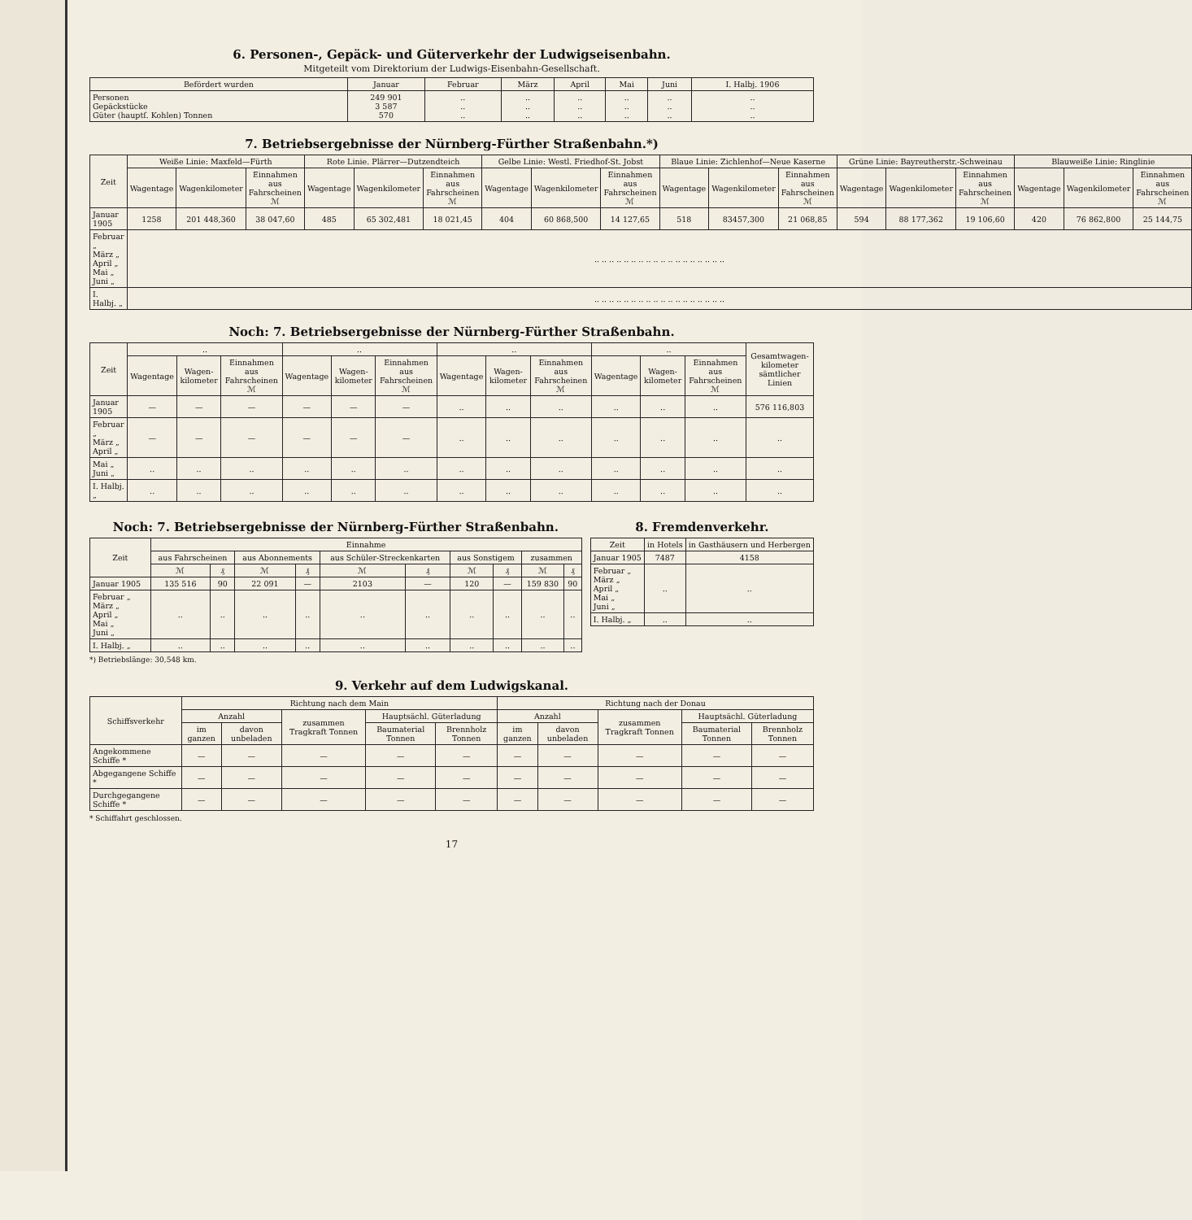6. Personen-, Gepäck- und Güterverkehr der Ludwigseisenbahn.
Mitgeteilt vom Direktorium der Ludwigs-Eisenbahn-Gesellschaft.
| Befördert wurden | Januar | Februar | März | April | Mai | Juni | I. Halbj. 1906 |
| --- | --- | --- | --- | --- | --- | --- | --- |
| Personen Gepäckstücke Güter (hauptſ. Kohlen) Tonnen | 249 901 3 587 570 | .. .. .. | .. .. .. | .. .. .. | .. .. .. | .. .. .. | .. .. .. |
7. Betriebsergebnisse der Nürnberg-Fürther Straßenbahn.*)
| Zeit | Weiße Linie: Maxfeld—Fürth | | | Rote Linie. Plärrer—Dutzendteich | | | Gelbe Linie: Westl. Friedhof-St. Jobst | | | Blaue Linie: Zichlenhof—Neue Kaserne | | | Grüne Linie: Bayreutherstr.-Schweinau | | | Blauweiße Linie: Ringlinie | | |
| --- | --- | --- | --- | --- | --- | --- | --- | --- | --- | --- | --- | --- | --- | --- | --- | --- | --- | --- |
| | Wagentage | Wagenkilometer | Einnahmen aus Fahrscheinen ℳ | Wagentage | Wagenkilometer | Einnahmen aus Fahrscheinen ℳ | Wagentage | Wagenkilometer | Einnahmen aus Fahrscheinen ℳ | Wagentage | Wagenkilometer | Einnahmen aus Fahrscheinen ℳ | Wagentage | Wagenkilometer | Einnahmen aus Fahrscheinen ℳ | Wagentage | Wagenkilometer | Einnahmen aus Fahrscheinen ℳ |
| Januar 1905 | 1258 | 201 448,360 | 38 047,60 | 485 | 65 302,481 | 18 021,45 | 404 | 60 868,500 | 14 127,65 | 518 | 83457,300 | 21 068,85 | 594 | 88 177,362 | 19 106,60 | 420 | 76 862,800 | 25 144,75 |
| Februar „ März „ April „ Mai „ Juni „ | .. .. .. .. .. .. .. .. .. .. .. .. .. .. .. .. .. .. | | | | | | | | | | | | | | | | | |
| I. Halbj. „ | .. .. .. .. .. .. .. .. .. .. .. .. .. .. .. .. .. .. | | | | | | | | | | | | | | | | | |
Noch: 7. Betriebsergebnisse der Nürnberg-Fürther Straßenbahn.
| Zeit | .. | | | .. | | | .. | | | .. | | | Gesamtwagen-kilometer sämtlicher Linien |
| --- | --- | --- | --- | --- | --- | --- | --- | --- | --- | --- | --- | --- | --- |
| | Wagentage | Wagen-kilometer | Einnahmen aus Fahrscheinen ℳ | Wagentage | Wagen-kilometer | Einnahmen aus Fahrscheinen ℳ | Wagentage | Wagen-kilometer | Einnahmen aus Fahrscheinen ℳ | Wagentage | Wagen-kilometer | Einnahmen aus Fahrscheinen ℳ | |
| Januar 1905 | — | — | — | — | — | — | .. | .. | .. | .. | .. | .. | 576 116,803 |
| Februar „ März „ April „ | — | — | — | — | — | — | .. | .. | .. | .. | .. | .. | .. |
| Mai „ Juni „ | .. | .. | .. | .. | .. | .. | .. | .. | .. | .. | .. | .. | .. |
| I. Halbj. „ | .. | .. | .. | .. | .. | .. | .. | .. | .. | .. | .. | .. | .. |
Noch: 7. Betriebsergebnisse der Nürnberg-Fürther Straßenbahn.
| Zeit | Einnahme | | | | | | | | | |
| --- | --- | --- | --- | --- | --- | --- | --- | --- | --- | --- |
| | aus Fahrscheinen | | aus Abonnements | | aus Schüler-Streckenkarten | | aus Sonstigem | | zusammen | |
| | ℳ | ₰ | ℳ | ₰ | ℳ | ₰ | ℳ | ₰ | ℳ | ₰ |
| Januar 1905 | 135 516 | 90 | 22 091 | — | 2103 | — | 120 | — | 159 830 | 90 |
| Februar „ März „ April „ Mai „ Juni „ | .. | .. | .. | .. | .. | .. | .. | .. | .. | .. |
| I. Halbj. „ | .. | .. | .. | .. | .. | .. | .. | .. | .. | .. |
*) Betriebslänge: 30,548 km.
8. Fremdenverkehr.
| Zeit | in Hotels | in Gasthäusern und Herbergen |
| --- | --- | --- |
| Januar 1905 | 7487 | 4158 |
| Februar „ März „ April „ Mai „ Juni „ | .. | .. |
| I. Halbj. „ | .. | .. |
9. Verkehr auf dem Ludwigskanal.
| Schiffsverkehr | Richtung nach dem Main | | | | | Richtung nach der Donau | | | | |
| --- | --- | --- | --- | --- | --- | --- | --- | --- | --- | --- |
| | Anzahl | | zusammen Tragkraft Tonnen | Hauptsächl. Güterladung | | Anzahl | | zusammen Tragkraft Tonnen | Hauptsächl. Güterladung | |
| | im ganzen | davon unbeladen | | Baumaterial Tonnen | Brennholz Tonnen | im ganzen | davon unbeladen | | Baumaterial Tonnen | Brennholz Tonnen |
| Angekommene Schiffe * | — | — | — | — | — | — | — | — | — | — |
| Abgegangene Schiffe * | — | — | — | — | — | — | — | — | — | — |
| Durchgegangene Schiffe * | — | — | — | — | — | — | — | — | — | — |
* Schiffahrt geschlossen.
17